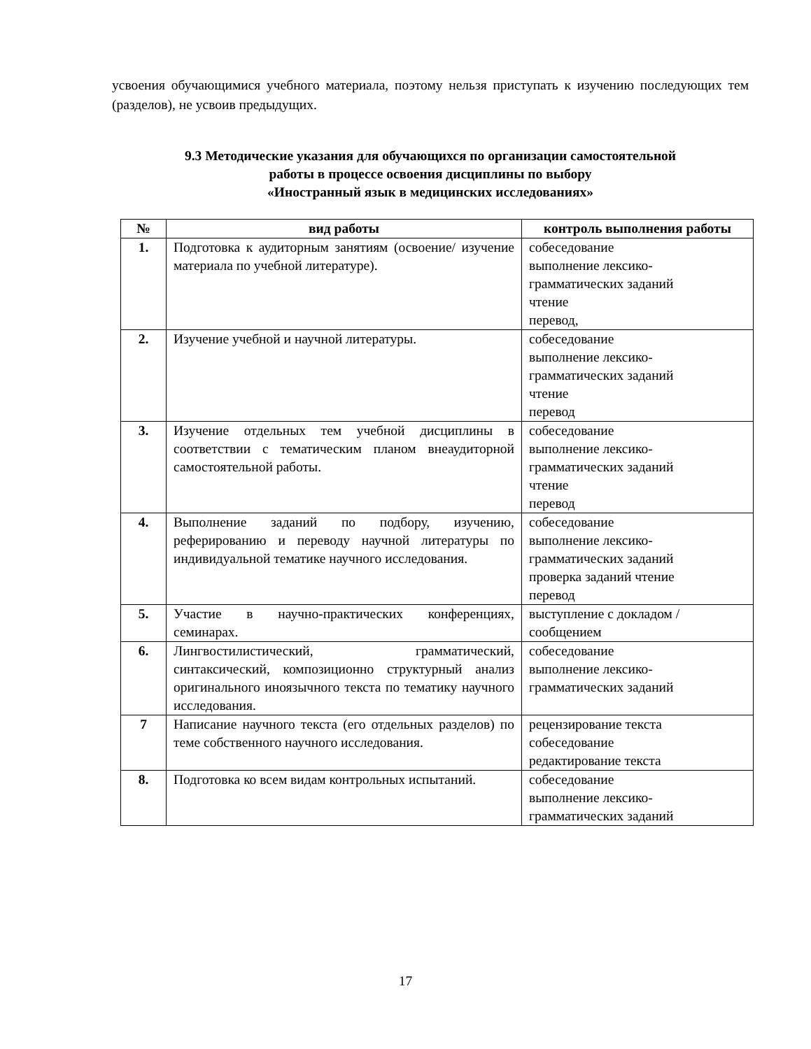усвоения обучающимися учебного материала, поэтому нельзя приступать к изучению последующих тем (разделов), не усвоив предыдущих.
9.3 Методические указания для обучающихся по организации самостоятельной
работы в процессе освоения дисциплины по выбору
«Иностранный язык в медицинских исследованиях»
| № | вид работы | контроль выполнения работы |
| --- | --- | --- |
| 1. | Подготовка к аудиторным занятиям (освоение/ изучение материала по учебной литературе). | собеседование выполнение лексико-грамматических заданий чтение перевод, |
| 2. | Изучение учебной и научной литературы. | собеседование выполнение лексико-грамматических заданий чтение перевод |
| 3. | Изучение отдельных тем учебной дисциплины в соответствии с тематическим планом внеаудиторной самостоятельной работы. | собеседование выполнение лексико-грамматических заданий чтение перевод |
| 4. | Выполнение заданий по подбору, изучению, реферированию и переводу научной литературы по индивидуальной тематике научного исследования. | собеседование выполнение лексико-грамматических заданий проверка заданий чтение перевод |
| 5. | Участие в научно-практических конференциях, семинарах. | выступление с докладом / сообщением |
| 6. | Лингвостилистический, грамматический, синтаксический, композиционно структурный анализ оригинального иноязычного текста по тематику научного исследования. | собеседование выполнение лексико-грамматических заданий |
| 7 | Написание научного текста (его отдельных разделов) по теме собственного научного исследования. | рецензирование текста собеседование редактирование текста |
| 8. | Подготовка ко всем видам контрольных испытаний. | собеседование выполнение лексико-грамматических заданий |
17